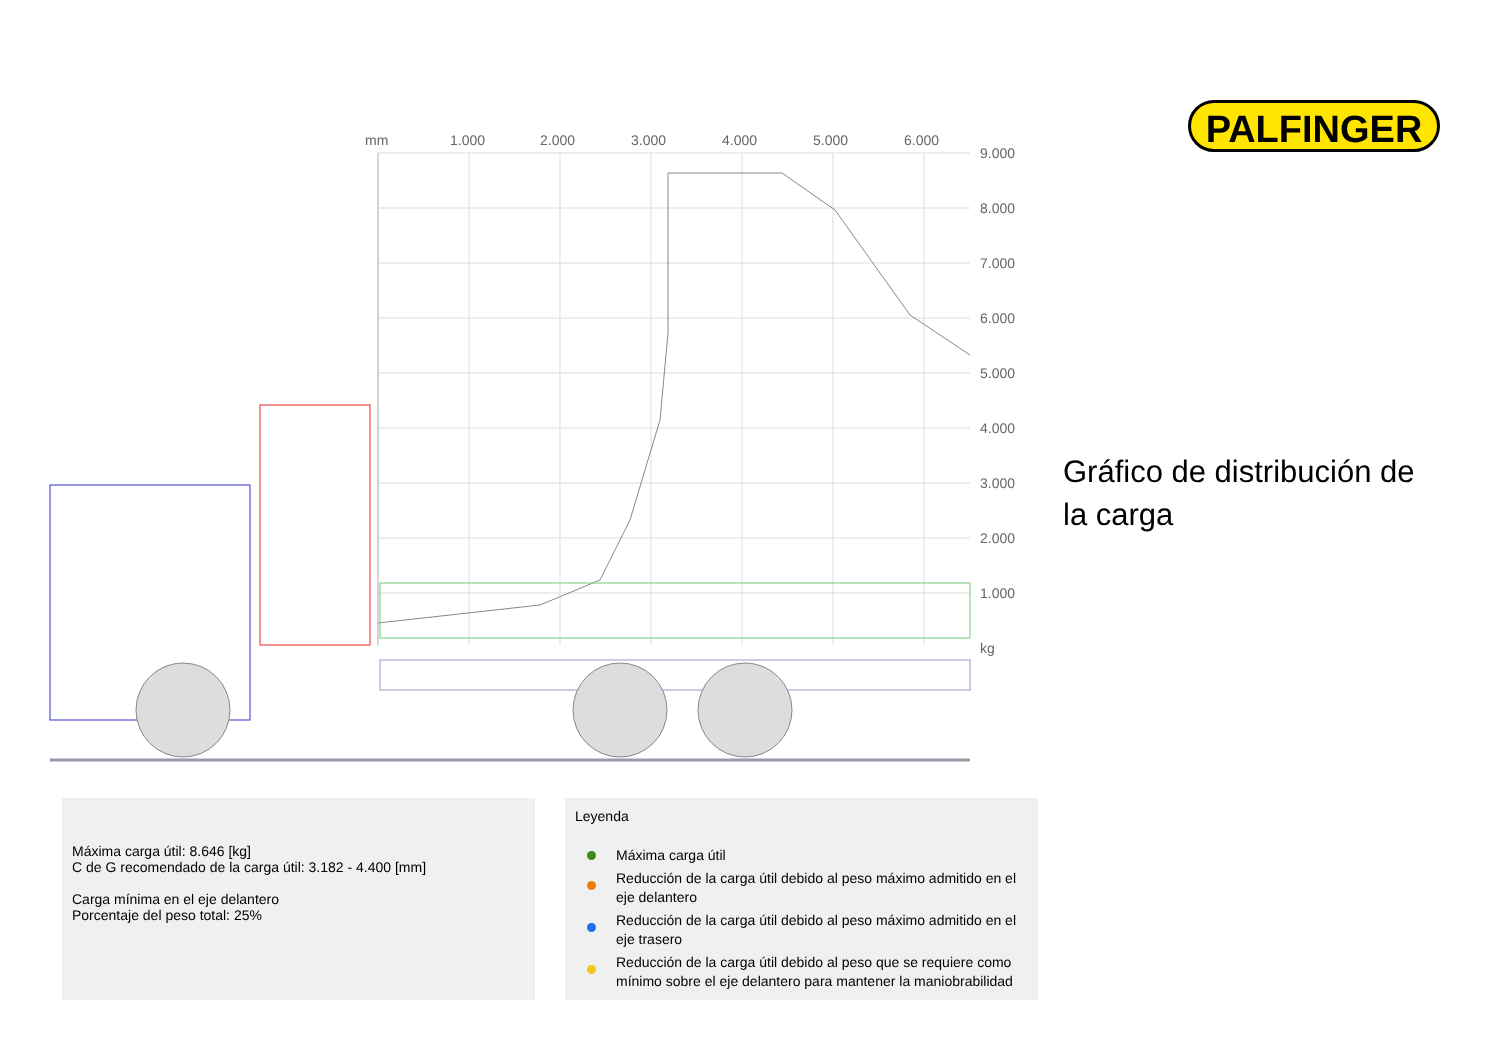mm
1.000
2.000
3.000
4.000
5.000
6.000
9.000
8.000
7.000
6.000
5.000
4.000
3.000
2.000
1.000
kg
PALFINGER
Gráfico de distribución de la carga
Máxima carga útil: 8.646 [kg]
C de G recomendado de la carga útil: 3.182 - 4.400 [mm]
Carga mínima en el eje delantero
Porcentaje del peso total: 25%
Leyenda
Máxima carga útil
Reducción de la carga útil debido al peso máximo admitido en el eje delantero
Reducción de la carga útil debido al peso máximo admitido en el eje trasero
Reducción de la carga útil debido al peso que se requiere como mínimo sobre el eje delantero para mantener la maniobrabilidad